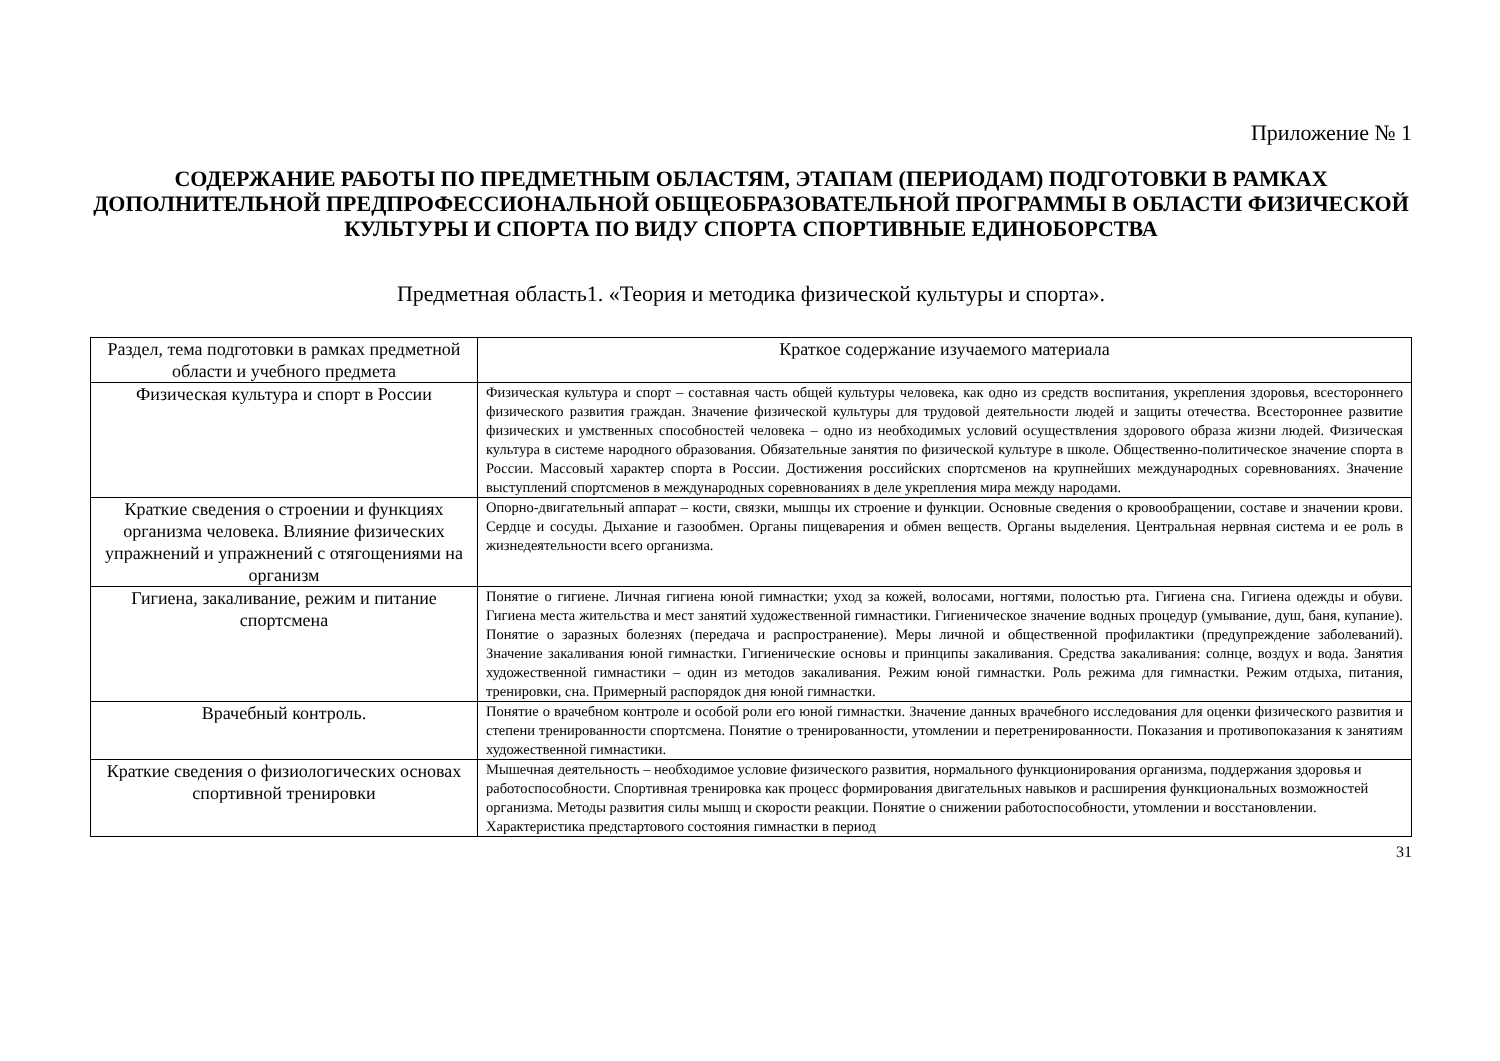Приложение № 1
СОДЕРЖАНИЕ РАБОТЫ ПО ПРЕДМЕТНЫМ ОБЛАСТЯМ, ЭТАПАМ (ПЕРИОДАМ) ПОДГОТОВКИ В РАМКАХ ДОПОЛНИТЕЛЬНОЙ ПРЕДПРОФЕССИОНАЛЬНОЙ ОБЩЕОБРАЗОВАТЕЛЬНОЙ ПРОГРАММЫ В ОБЛАСТИ ФИЗИЧЕСКОЙ КУЛЬТУРЫ И СПОРТА ПО ВИДУ СПОРТА СПОРТИВНЫЕ ЕДИНОБОРСТВА
Предметная область1. «Теория и методика физической культуры и спорта».
| Раздел, тема подготовки в рамках предметной области и учебного предмета | Краткое содержание изучаемого материала |
| --- | --- |
| Физическая культура и спорт в России | Физическая культура и спорт – составная часть общей культуры человека, как одно из средств воспитания, укрепления здоровья, всестороннего физического развития граждан. Значение физической культуры для трудовой деятельности людей и защиты отечества. Всестороннее развитие физических и умственных способностей человека – одно из необходимых условий осуществления здорового образа жизни людей. Физическая культура в системе народного образования. Обязательные занятия по физической культуре в школе. Общественно-политическое значение спорта в России. Массовый характер спорта в России. Достижения российских спортсменов на крупнейших международных соревнованиях. Значение выступлений спортсменов в международных соревнованиях в деле укрепления мира между народами. |
| Краткие сведения о строении и функциях организма человека. Влияние физических упражнений и упражнений с отягощениями на организм | Опорно-двигательный аппарат – кости, связки, мышцы их строение и функции. Основные сведения о кровообращении, составе и значении крови. Сердце и сосуды. Дыхание и газообмен. Органы пищеварения и обмен веществ. Органы выделения. Центральная нервная система и ее роль в жизнедеятельности всего организма. |
| Гигиена, закаливание, режим и питание спортсмена | Понятие о гигиене. Личная гигиена юной гимнастки; уход за кожей, волосами, ногтями, полостью рта. Гигиена сна. Гигиена одежды и обуви. Гигиена места жительства и мест занятий художественной гимнастики. Гигиеническое значение водных процедур (умывание, душ, баня, купание). Понятие о заразных болезнях (передача и распространение). Меры личной и общественной профилактики (предупреждение заболеваний). Значение закаливания юной гимнастки. Гигиенические основы и принципы закаливания. Средства закаливания: солнце, воздух и вода. Занятия художественной гимнастики – один из методов закаливания. Режим юной гимнастки. Роль режима для гимнастки. Режим отдыха, питания, тренировки, сна. Примерный распорядок дня юной гимнастки. |
| Врачебный контроль. | Понятие о врачебном контроле и особой роли его юной гимнастки. Значение данных врачебного исследования для оценки физического развития и степени тренированности спортсмена. Понятие о тренированности, утомлении и перетренированности. Показания и противопоказания к занятиям художественной гимнастики. |
| Краткие сведения о физиологических основах спортивной тренировки | Мышечная деятельность – необходимое условие физического развития, нормального функционирования организма, поддержания здоровья и работоспособности. Спортивная тренировка как процесс формирования двигательных навыков и расширения функциональных возможностей организма. Методы развития силы мышц и скорости реакции. Понятие о снижении работоспособности, утомлении и восстановлении. Характеристика предстартового состояния гимнастки в период |
31